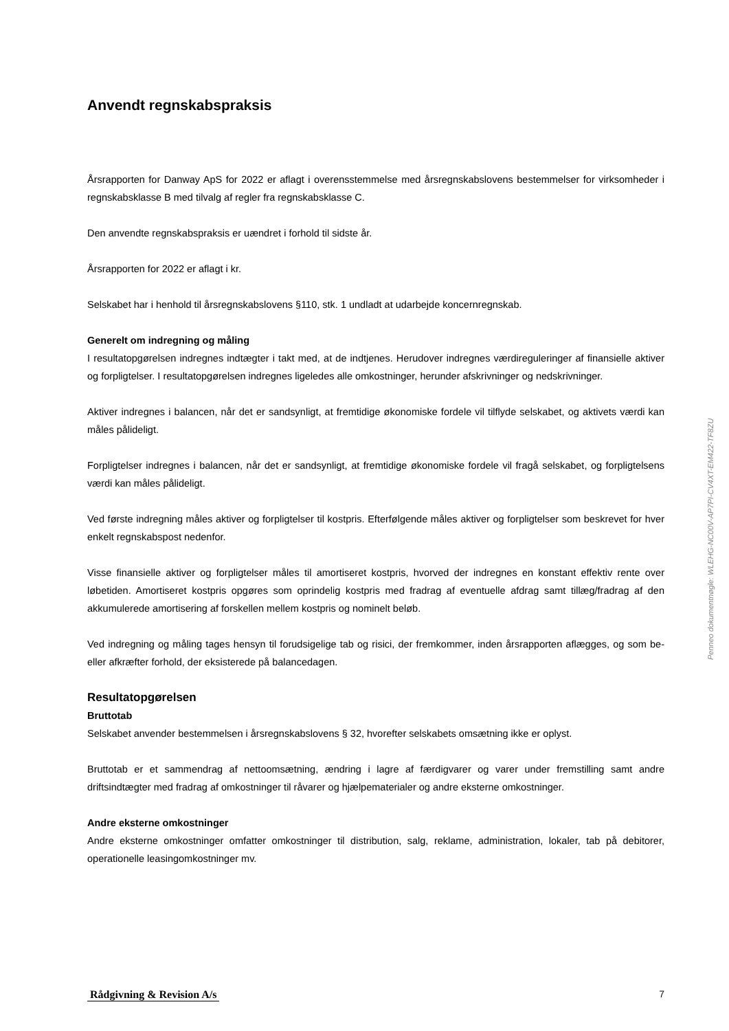Anvendt regnskabspraksis
Årsrapporten for Danway ApS for 2022 er aflagt i overensstemmelse med årsregnskabslovens bestemmelser for virksomheder i regnskabsklasse B med tilvalg af regler fra regnskabsklasse C.
Den anvendte regnskabspraksis er uændret i forhold til sidste år.
Årsrapporten for 2022 er aflagt i kr.
Selskabet har i henhold til årsregnskabslovens §110, stk. 1 undladt at udarbejde koncernregnskab.
Generelt om indregning og måling
I resultatopgørelsen indregnes indtægter i takt med, at de indtjenes. Herudover indregnes værdireguleringer af finansielle aktiver og forpligtelser. I resultatopgørelsen indregnes ligeledes alle omkostninger, herunder afskrivninger og nedskrivninger.
Aktiver indregnes i balancen, når det er sandsynligt, at fremtidige økonomiske fordele vil tilflyde selskabet, og aktivets værdi kan måles pålideligt.
Forpligtelser indregnes i balancen, når det er sandsynligt, at fremtidige økonomiske fordele vil fragå selskabet, og forpligtelsens værdi kan måles pålideligt.
Ved første indregning måles aktiver og forpligtelser til kostpris. Efterfølgende måles aktiver og forpligtelser som beskrevet for hver enkelt regnskabspost nedenfor.
Visse finansielle aktiver og forpligtelser måles til amortiseret kostpris, hvorved der indregnes en konstant effektiv rente over løbetiden. Amortiseret kostpris opgøres som oprindelig kostpris med fradrag af eventuelle afdrag samt tillæg/fradrag af den akkumulerede amortisering af forskellen mellem kostpris og nominelt beløb.
Ved indregning og måling tages hensyn til forudsigelige tab og risici, der fremkommer, inden årsrapporten aflægges, og som be- eller afkræfter forhold, der eksisterede på balancedagen.
Resultatopgørelsen
Bruttotab
Selskabet anvender bestemmelsen i årsregnskabslovens § 32, hvorefter selskabets omsætning ikke er oplyst.
Bruttotab er et sammendrag af nettoomsætning, ændring i lagre af færdigvarer og varer under fremstilling samt andre driftsindtægter med fradrag af omkostninger til råvarer og hjælpematerialer og andre eksterne omkostninger.
Andre eksterne omkostninger
Andre eksterne omkostninger omfatter omkostninger til distribution, salg, reklame, administration, lokaler, tab på debitorer, operationelle leasingomkostninger mv.
Penneo dokumentnøgle: WLEHG-NC00V-AP7PI-CV4XT-EM422-TF8ZU
Rådgivning & Revision A/s 7